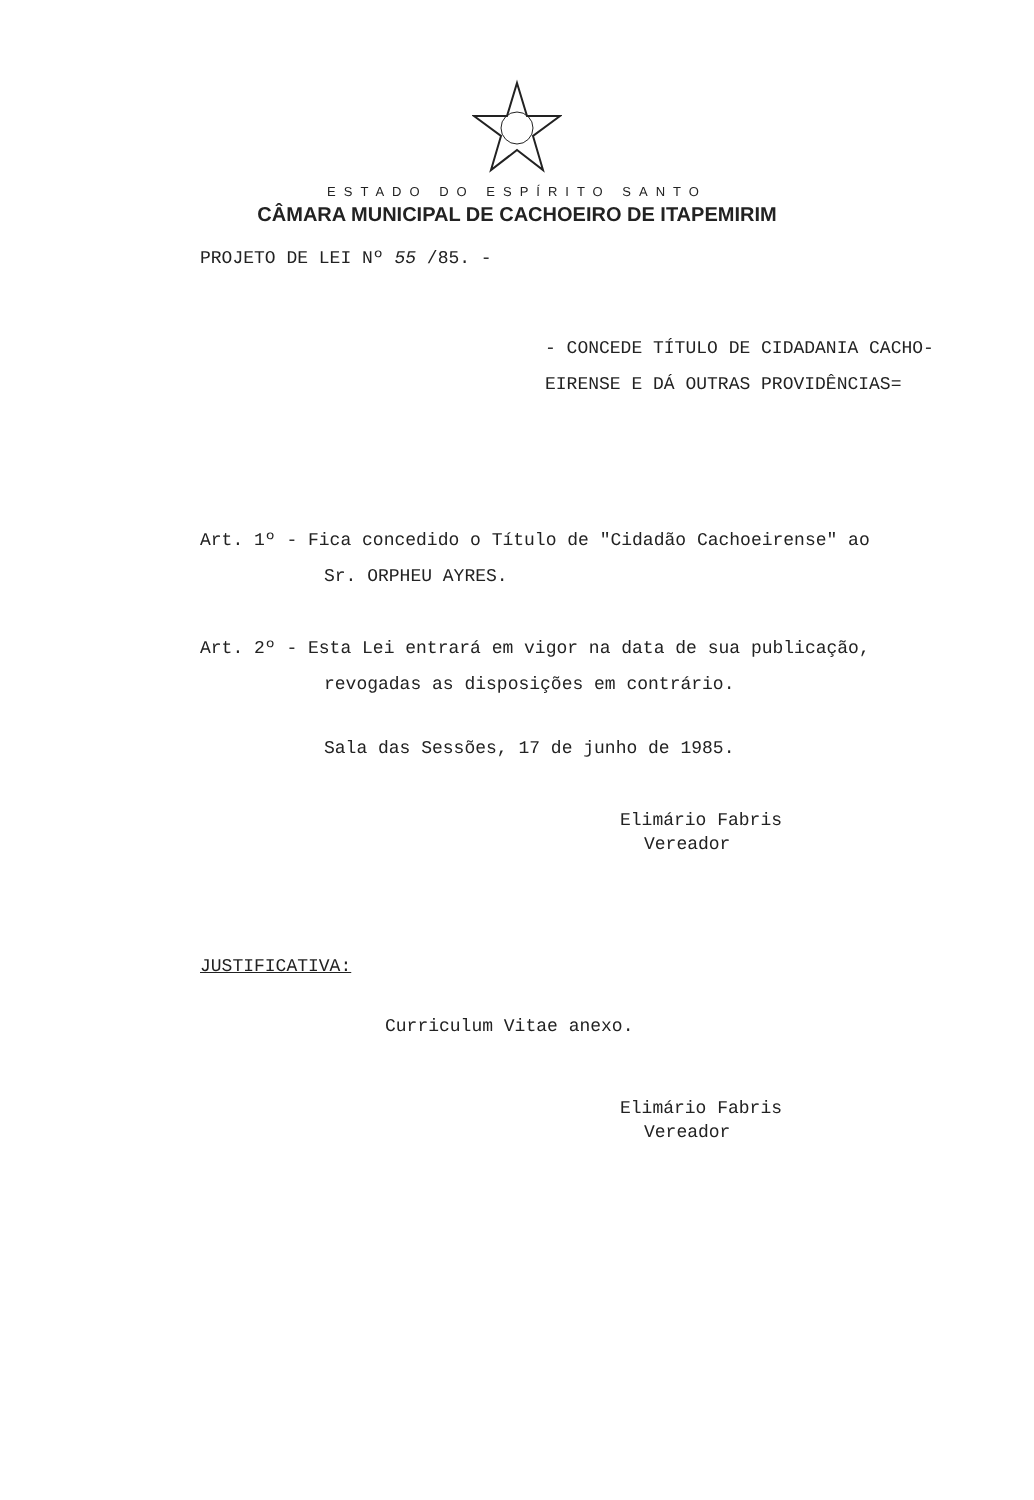ESTADO DO ESPÍRITO SANTO
CÂMARA MUNICIPAL DE CACHOEIRO DE ITAPEMIRIM
PROJETO DE LEI Nº 55 /85. -
- CONCEDE TÍTULO DE CIDADANIA CACHO-
EIRENSE E DÁ OUTRAS PROVIDÊNCIAS=
Art. 1º - Fica concedido o Título de "Cidadão Cachoeirense" ao
Sr. ORPHEU AYRES.
Art. 2º - Esta Lei entrará em vigor na data de sua publicação,
revogadas as disposições em contrário.
Sala das Sessões, 17 de junho de 1985.
Elimário Fabris
Vereador
JUSTIFICATIVA:
Curriculum Vitae anexo.
Elimário Fabris
Vereador